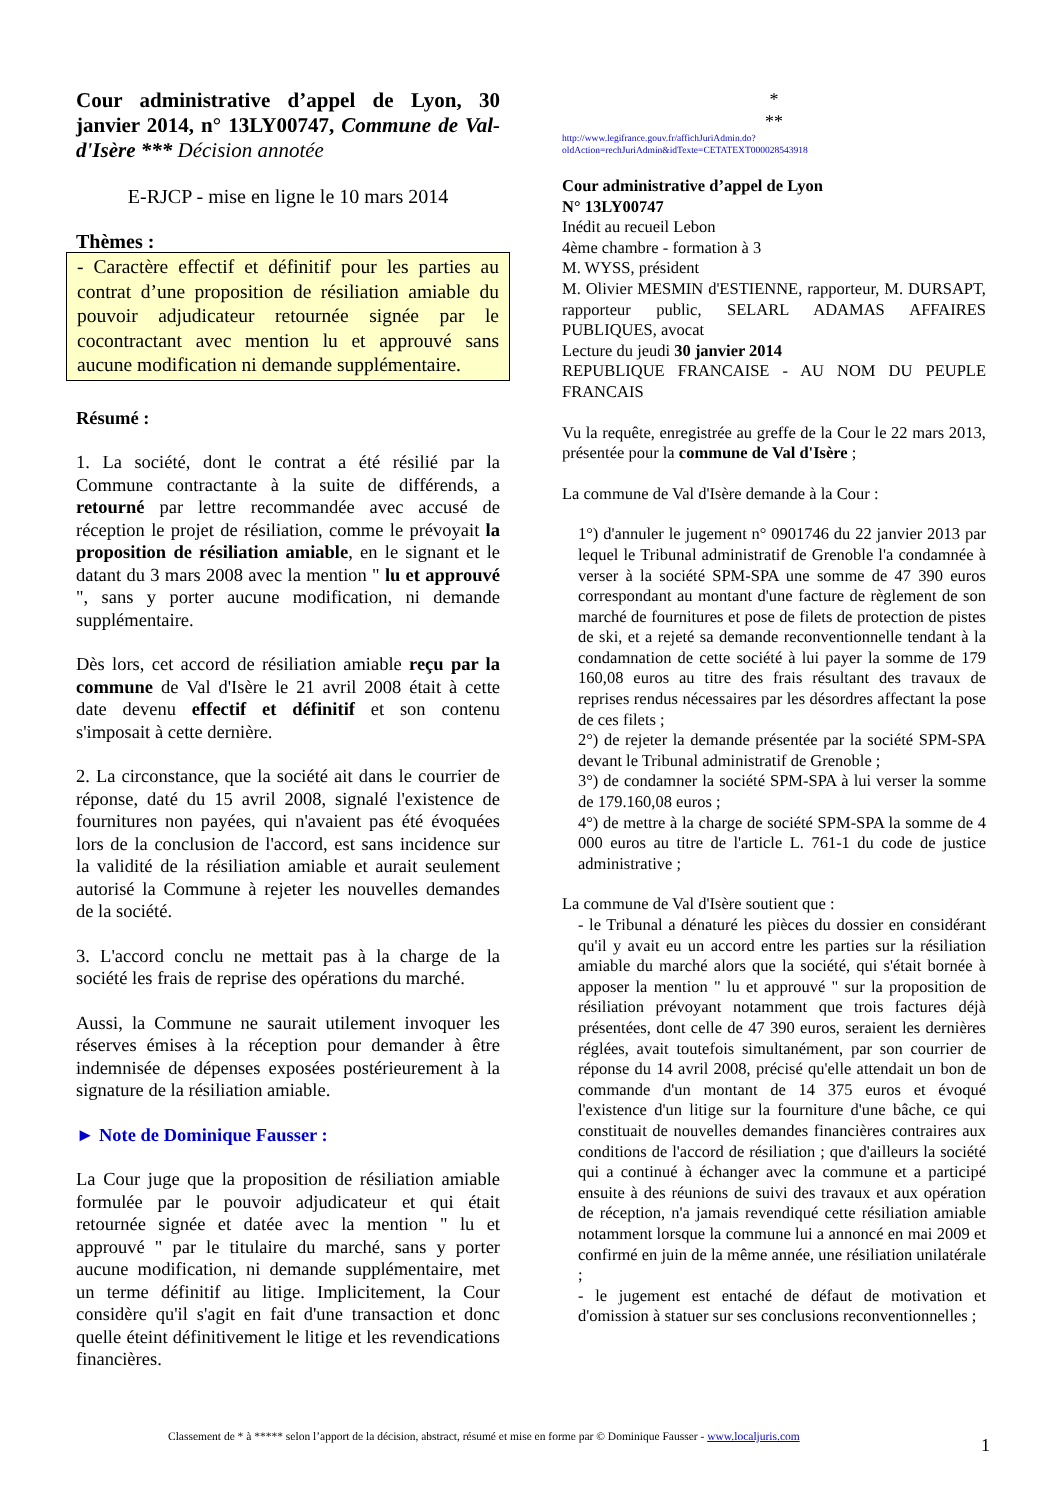Cour administrative d’appel de Lyon, 30 janvier 2014, n° 13LY00747, Commune de Val-d'Isère *** Décision annotée
E-RJCP - mise en ligne le 10 mars 2014
Thèmes :
- Caractère effectif et définitif pour les parties au contrat d’une proposition de résiliation amiable du pouvoir adjudicateur retournée signée par le cocontractant avec mention lu et approuvé sans aucune modification ni demande supplémentaire.
Résumé :
1. La société, dont le contrat a été résilié par la Commune contractante à la suite de différends, a retourné par lettre recommandée avec accusé de réception le projet de résiliation, comme le prévoyait la proposition de résiliation amiable, en le signant et le datant du 3 mars 2008 avec la mention " lu et approuvé ", sans y porter aucune modification, ni demande supplémentaire.
Dès lors, cet accord de résiliation amiable reçu par la commune de Val d'Isère le 21 avril 2008 était à cette date devenu effectif et définitif et son contenu s'imposait à cette dernière.
2. La circonstance, que la société ait dans le courrier de réponse, daté du 15 avril 2008, signalé l'existence de fournitures non payées, qui n'avaient pas été évoquées lors de la conclusion de l'accord, est sans incidence sur la validité de la résiliation amiable et aurait seulement autorisé la Commune à rejeter les nouvelles demandes de la société.
3. L'accord conclu ne mettait pas à la charge de la société les frais de reprise des opérations du marché.
Aussi, la Commune ne saurait utilement invoquer les réserves émises à la réception pour demander à être indemnisée de dépenses exposées postérieurement à la signature de la résiliation amiable.
► Note de Dominique Fausser :
La Cour juge que la proposition de résiliation amiable formulée par le pouvoir adjudicateur et qui était retournée signée et datée avec la mention " lu et approuvé " par le titulaire du marché, sans y porter aucune modification, ni demande supplémentaire, met un terme définitif au litige. Implicitement, la Cour considère qu'il s'agit en fait d'une transaction et donc quelle éteint définitivement le litige et les revendications financières.
*
**
http://www.legifrance.gouv.fr/affichJuriAdmin.do?oldAction=rechJuriAdmin&idTexte=CETATEXT000028543918
Cour administrative d’appel de Lyon
N° 13LY00747
Inédit au recueil Lebon
4ème chambre - formation à 3
M. WYSS, président
M. Olivier MESMIN d'ESTIENNE, rapporteur, M. DURSAPT, rapporteur public, SELARL ADAMAS AFFAIRES PUBLIQUES, avocat
Lecture du jeudi 30 janvier 2014
REPUBLIQUE FRANCAISE - AU NOM DU PEUPLE FRANCAIS
Vu la requête, enregistrée au greffe de la Cour le 22 mars 2013, présentée pour la commune de Val d'Isère ;
La commune de Val d'Isère demande à la Cour :
1°) d'annuler le jugement n° 0901746 du 22 janvier 2013 par lequel le Tribunal administratif de Grenoble l'a condamnée à verser à la société SPM-SPA une somme de 47 390 euros correspondant au montant d'une facture de règlement de son marché de fournitures et pose de filets de protection de pistes de ski, et a rejeté sa demande reconventionnelle tendant à la condamnation de cette société à lui payer la somme de 179 160,08 euros au titre des frais résultant des travaux de reprises rendus nécessaires par les désordres affectant la pose de ces filets ;
2°) de rejeter la demande présentée par la société SPM-SPA devant le Tribunal administratif de Grenoble ;
3°) de condamner la société SPM-SPA à lui verser la somme de 179.160,08 euros ;
4°) de mettre à la charge de société SPM-SPA la somme de 4 000 euros au titre de l'article L. 761-1 du code de justice administrative ;
La commune de Val d'Isère soutient que :
- le Tribunal a dénaturé les pièces du dossier en considérant qu'il y avait eu un accord entre les parties sur la résiliation amiable du marché alors que la société, qui s'était bornée à apposer la mention " lu et approuvé " sur la proposition de résiliation prévoyant notamment que trois factures déjà présentées, dont celle de 47 390 euros, seraient les dernières réglées, avait toutefois simultanément, par son courrier de réponse du 14 avril 2008, précisé qu'elle attendait un bon de commande d'un montant de 14 375 euros et évoqué l'existence d'un litige sur la fourniture d'une bâche, ce qui constituait de nouvelles demandes financières contraires aux conditions de l'accord de résiliation ; que d'ailleurs la société qui a continué à échanger avec la commune et a participé ensuite à des réunions de suivi des travaux et aux opération de réception, n'a jamais revendiqué cette résiliation amiable notamment lorsque la commune lui a annoncé en mai 2009 et confirmé en juin de la même année, une résiliation unilatérale ;
- le jugement est entaché de défaut de motivation et d'omission à statuer sur ses conclusions reconventionnelles ;
Classement de * à ***** selon l’apport de la décision, abstract, résumé et mise en forme par © Dominique Fausser - www.localjuris.com
1